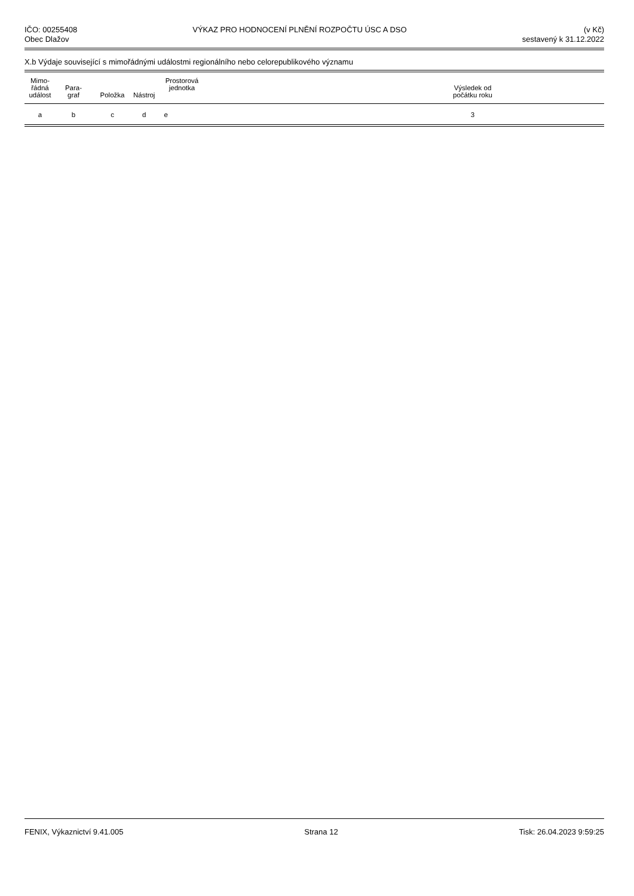IČO: 00255408
Obec Dlažov
VÝKAZ PRO HODNOCENÍ PLNĚNÍ ROZPOČTU ÚSC A DSO
(v Kč)
sestavený k 31.12.2022
X.b Výdaje související s mimořádnými událostmi regionálního nebo celorepublikového významu
| Mimo- řádná událost | Para- graf | Položka | Nástroj | Prostorová jednotka | | Výsledek od počátku roku | |
| --- | --- | --- | --- | --- | --- | --- | --- |
| a | b | c | d | e | | 3 | |
FENIX, Výkaznictví 9.41.005 Strana 12 Tisk: 26.04.2023 9:59:25